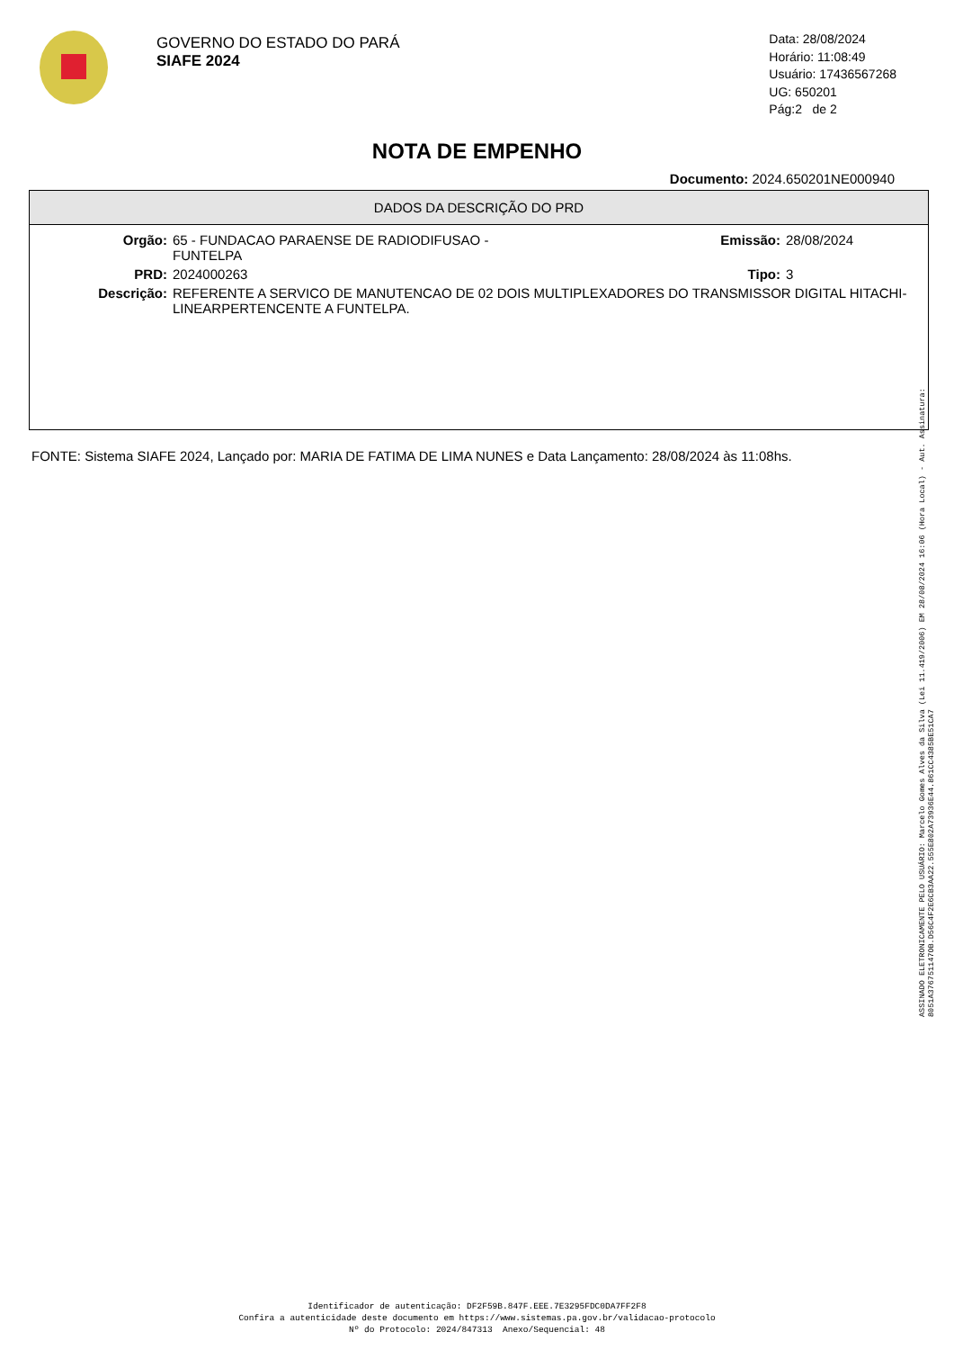GOVERNO DO ESTADO DO PARÁ
SIAFE 2024
Data: 28/08/2024
Horário: 11:08:49
Usuário: 17436567268
UG: 650201
Pág:2 de 2
NOTA DE EMPENHO
Documento: 2024.650201NE000940
DADOS DA DESCRIÇÃO DO PRD
| Orgão: | 65 - FUNDACAO PARAENSE DE RADIODIFUSAO - FUNTELPA | Emissão: | 28/08/2024 |
| PRD: | 2024000263 | Tipo: | 3 |
| Descrição: | REFERENTE A SERVICO DE MANUTENCAO DE 02 DOIS MULTIPLEXADORES DO TRANSMISSOR DIGITAL HITACHI-LINEARPERTENCENTE A FUNTELPA. | | |
FONTE: Sistema SIAFE 2024, Lançado por: MARIA DE FATIMA DE LIMA NUNES e Data Lançamento: 28/08/2024 às 11:08hs.
ASSINADO ELETRONICAMENTE PELO USUÁRIO: Marcelo Gomes Alves da Silva (Lei 11.419/2006) EM 28/08/2024 16:06 (Hora Local) - Aut. Assinatura: 8051A376751147OB.D56C4F2E6CB3AA22.555E802A73936E44.861CC4385BE51CA7
Identificador de autenticação: DF2F59B.847F.EEE.7E3295FDC0DA7FF2F8
Confira a autenticidade deste documento em https://www.sistemas.pa.gov.br/validacao-protocolo
Nº do Protocolo: 2024/847313 Anexo/Sequencial: 48